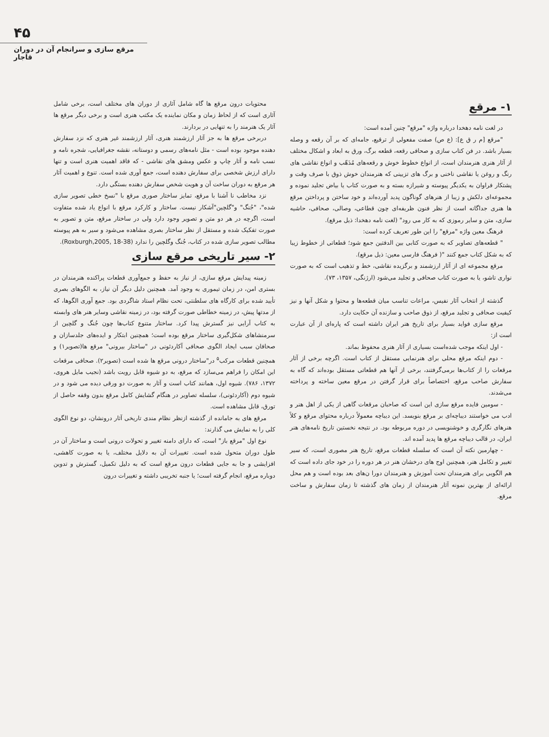۴۵
مرقع سازی و سرانجام آن در دوران قاجار
۱- مرقع
در لغت نامه دهخدا درباره واژه "مرقع" چنین آمده است:
"مرقع [م ر ق ع]: (ع ص) صفت مفعولی از ترقیع، جامه‌ای که بر آن رقعه و وصله بسیار باشد. در فن کتاب سازی و صحافی رقعه، قطعه برگ، ورق به ابعاد و اشکال مختلف از آثار هنری هنرمندان است، از انواع خطوط خوش و رقعه‌های مُذَهّب و انواع نقاشی های رنگ و روغن یا نقاشی ناخنی و برگ های تزیینی که هنرمندان خوش ذوق با صرف وقت و پشتکار فراوان به یکدیگر پیوسته و شیرازه بسته و به صورت کتاب یا بیاض تجلید نموده و مجموعه‌ای دلکش و زیبا از هنرهای گوناگون پدید آورده‌اند و خود ساختن و پرداختن مرقع ها هنری جداگانه است از نظر فنون ظریفه‌ای چون قطاعی، وصالی، صحافی، حاشیه سازی، متن و سایر رموزی که به کار می رود" (لغت نامه دهخدا: ذیل مرقع).
فرهنگ معین واژه "مرقع" را این طور تعریف کرده است:
" قطعه‌های تصاویر که به صورت کتابی بین الدفتین جمع شود؛ قطعاتی از خطوط زیبا که به شکل کتاب جمع کنند "( فرهنگ فارسی معین: ذیل مرقع).
مرقع مجموعه ای از آثار ارزشمند و برگزیده نقاشی، خط و تذهیب است که به صورت نواری تاشو، یا به صورت کتاب صحافی و تجلید می‌شود (ارژنگی، ۱۳۵۷، ۷۳).
گذشته از انتخاب آثار نفیس، مراعات تناسب میان قطعه‌ها و محتوا و شکل آنها و نیز کیفیت صحافی و تجلید مرقع، از ذوق صاحب و سازنده آن حکایت دارد.
مرقع سازی فواید بسیار برای تاریخ هنر ایران داشته است که پاره‌ای از آن عبارت است از:
- اول اینکه موجب شده‌است بسیاری از آثار هنری محفوظ بماند.
- دوم اینکه مرقع محلی برای هنرنمایی مستقل از کتاب است. اگرچه برخی از آثار مرقعات را از کتاب‌ها برمی‌گرفتند، برخی از آنها هم قطعاتی مستقل بوده‌اند که گاه به سفارش صاحب مرقع، اختصاصاً برای قرار گرفتن در مرقع معین ساخته و پرداخته می‌شدند.
- سومین فایده مرقع سازی این است که صاحبان مرقعات گاهی از یکی از اهل هنر و ادب می خواستند دیباچه‌ای بر مرقع بنویسد. این دیباچه معمولاً درباره محتوای مرقع و کلاً هنرهای نگارگری و خوشنویسی در دوره مربوطه بود. در نتیجه نخستین تاریخ نامه‌های هنر ایران، در قالب دیباچه مرقع ها پدید آمده اند.
- چهارمین نکته آن است که سلسله قطعات مرقع، تاریخ هنر مصوری است، که سیر تغییر و تکامل هنر، همچنین اوج های درخشان هنر در هر دوره را در خود جای داده است که هم الگویی برای هنرمندان تحت آموزش و هنرمندان دورا ن‌های بعد بوده است و هم محل ارائه‌ای از بهترین نمونه آثار هنرمندان از زمان های گذشته تا زمان سفارش و ساخت مرقع.
محتویات درون مرقع ها گاه شامل آثاری از دوران های مختلف است، برخی شامل آثاری است که از لحاظ زمان و مکان نماینده یک مکتب هنری است و برخی دیگر مرقع ها آثار یک هنرمند را به تنهایی در بردارند.
دربرخی مرقع ها به جز آثار ارزشمند هنری، آثار ارزشمند غیر هنری که نزد سفارش دهنده موجود بوده است - مثل نامه‌های رسمی و دوستانه، نقشه جغرافیایی، شجره نامه و نسب نامه و آثار چاپ و عکس ومشق های نقاشی - که فاقد اهمیت هنری است و تنها دارای ارزش شخصی برای سفارش دهنده است، جمع آوری شده است. تنوع و اهمیت آثار هر مرقع به دوران ساخت آن و هویت شخص سفارش دهنده بستگی دارد.
نزد مخاطب نا آشنا با مرقع، تمایز ساختار صوری مرقع با "نسخ خطی تصویر سازی شده"، "جُنگ" و"گلچین"آشکار نیست. ساختار و کارکرد مرقع با انواع یاد شده متفاوت است، اگرچه در هر دو متن و تصویر وجود دارد ولی در ساختار مرقع، متن و تصویر به صورت تفکیک شده و مستقل از نظر ساختار بصری مشاهده می‌شود و سیر به هم پیوسته مطالب تصویر سازی شده در کتاب، جُنگ وگلچین را ندارد (Roxburgh,2005, 18-38).
۲- سیر تاریخی مرقع سازی
زمینه پیدایش مرقع سازی، از نیاز به حفظ و جمع‌آوری قطعات پراکنده هنرمندان در بستری امن، در زمان تیموری به وجود آمد. همچنین دلیل دیگر آن نیاز، به الگوهای بصری تأیید شده برای کارگاه های سلطنتی، تحت نظام استاد شاگردی بود. جمع آوری الگوها، که از مدتها پیش، در زمینه خطاطی صورت گرفته بود، در زمینه نقاشی وسایر هنر های وابسته به کتاب آرایی نیز گسترش پیدا کرد. ساختار متنوع کتاب‌ها چون جُنگ و گلچین از سرمنشاهای شکل‌گیری ساختار مرقع بوده است؛ همچنین ابتکار و ایده‌های جلدسازان و صحافان سبب ایجاد الگوی صحافی آکاردئونی در "ساختار بیرونی" مرقع ها(تصویر۱) و همچنین قطعات مرکب<sup>۵</sup> در"ساختار درونی مرقع ها شده است (تصویر۲). صحافی مرقعات این امکان را فراهم می‌سازد که مرقع، به دو شیوه قابل رویت باشد (نجیب مایل هروی، ۱۳۷۲، ۷۸۶). شیوه اول، همانند کتاب است و آثار به صورت دو ورقی دیده می شود و در شیوه دوم (آکاردئونی)، سلسله تصاویر در هنگام گشایش کامل مرقع بدون وقفه حاصل از تورق، قابل مشاهده است.
مرقع های به جامانده از گذشته ازنظر نظام مندی تاریخی آثار درونشان، دو نوع الگوی کلی را به نمایش می گذارند:
نوع اول "مرقع باز" است، که دارای دامنه تغییر و تحولات درونی است و ساختار آن در طول دوران متحول شده است. تغییرات آن به دلایل مختلف، یا به صورت کاهشی، افزایشی و جا به جایی قطعات درون مرقع است که به دلیل تکمیل، گسترش و تدوین دوباره مرقع، انجام گرفته است؛ یا جنبه تخریبی داشته و تغییرات درون